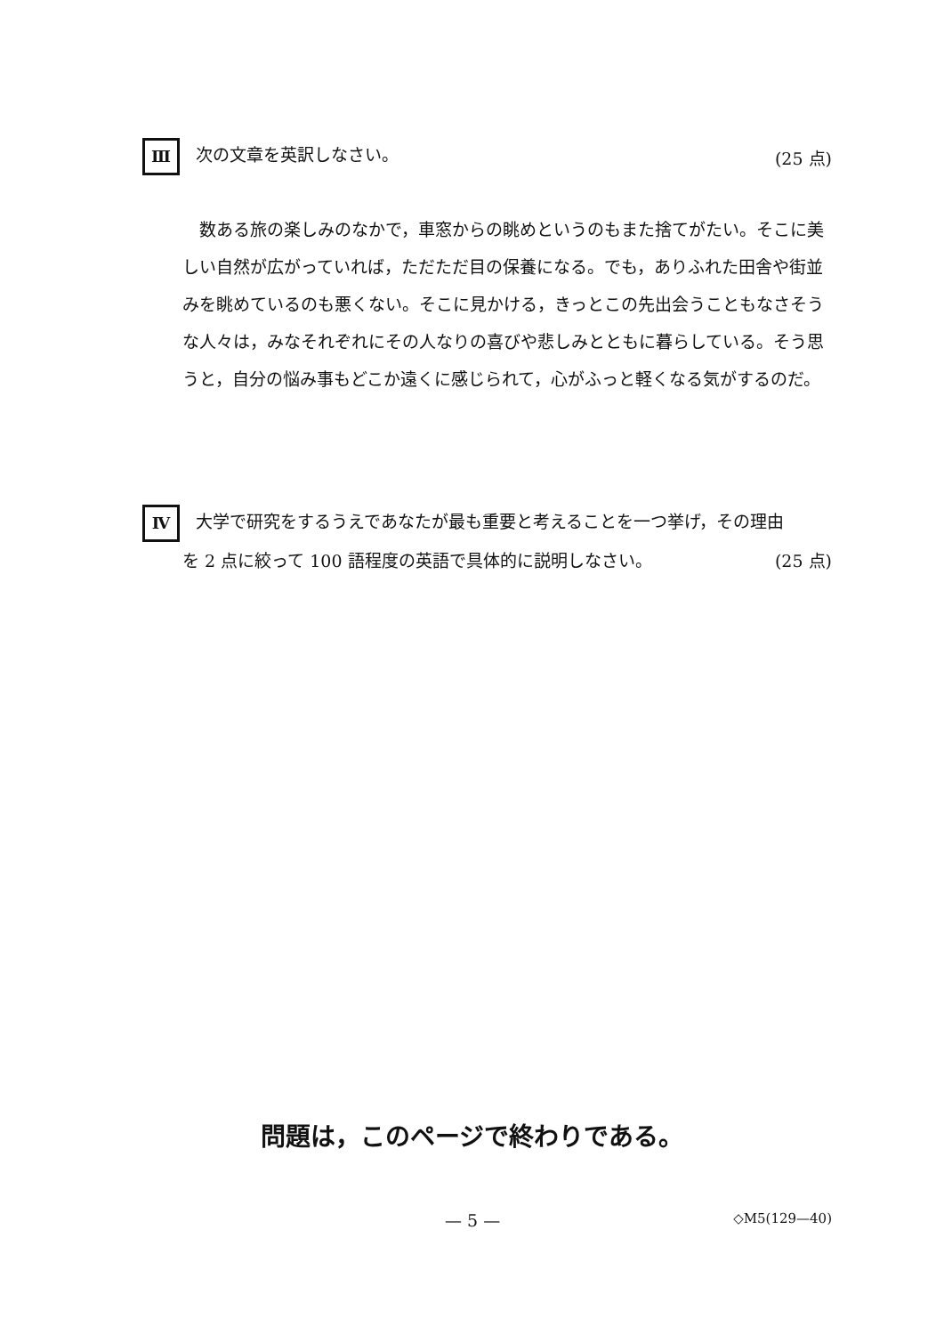Ⅲ 次の文章を英訳しなさい。 (25 点)
数ある旅の楽しみのなかで，車窓からの眺めというのもまた捨てがたい。そこに美しい自然が広がっていれば，ただただ目の保養になる。でも，ありふれた田舎や街並みを眺めているのも悪くない。そこに見かける，きっとこの先出会うこともなさそうな人々は，みなそれぞれにその人なりの喜びや悲しみとともに暮らしている。そう思うと，自分の悩み事もどこか遠くに感じられて，心がふっと軽くなる気がするのだ。
Ⅳ 大学で研究をするうえであなたが最も重要と考えることを一つ挙げ，その理由
を 2 点に絞って 100 語程度の英語で具体的に説明しなさい。 (25 点)
問題は，このページで終わりである。
— 5 — ◇M5(129—40)